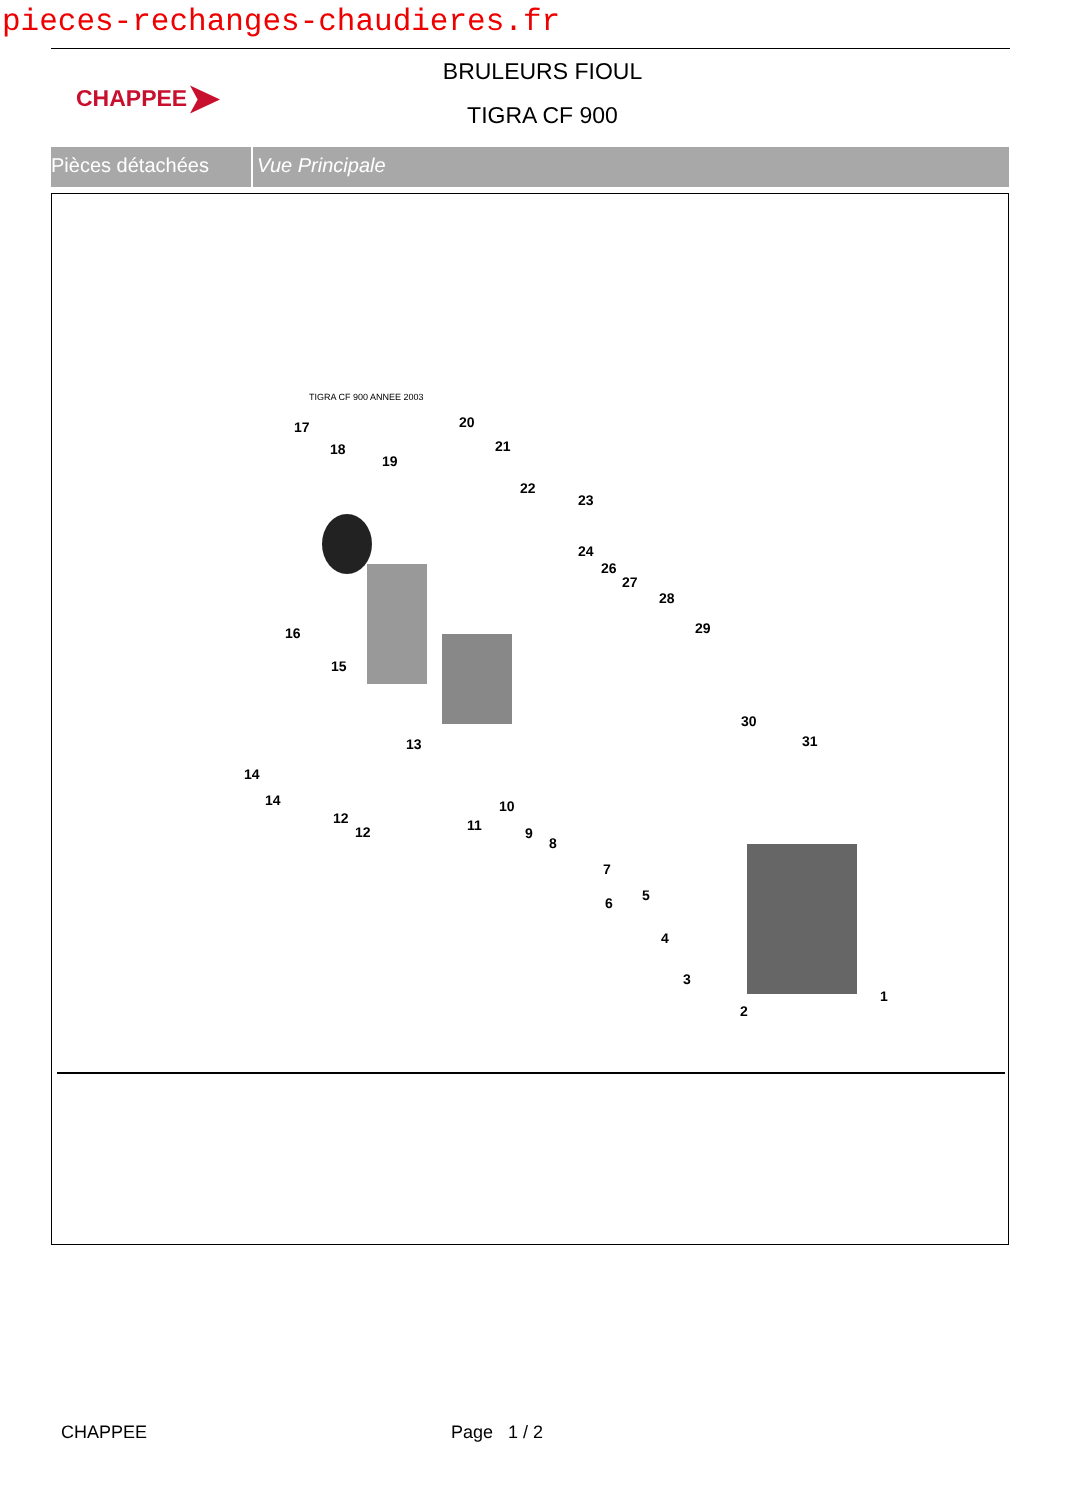pieces-rechanges-chaudieres.fr
CHAPPEE ➤
BRULEURS FIOUL
TIGRA CF 900
Pièces détachées Vue Principale
TIGRA CF 900 ANNEE 2003
17
18
19
20
21
22
23
24
26
27
28
29 16
15
13
14
14
12
12 11
10
9
8
7
6 5
4
3
2
1
30
31
CHAPPEE Page 1 / 2